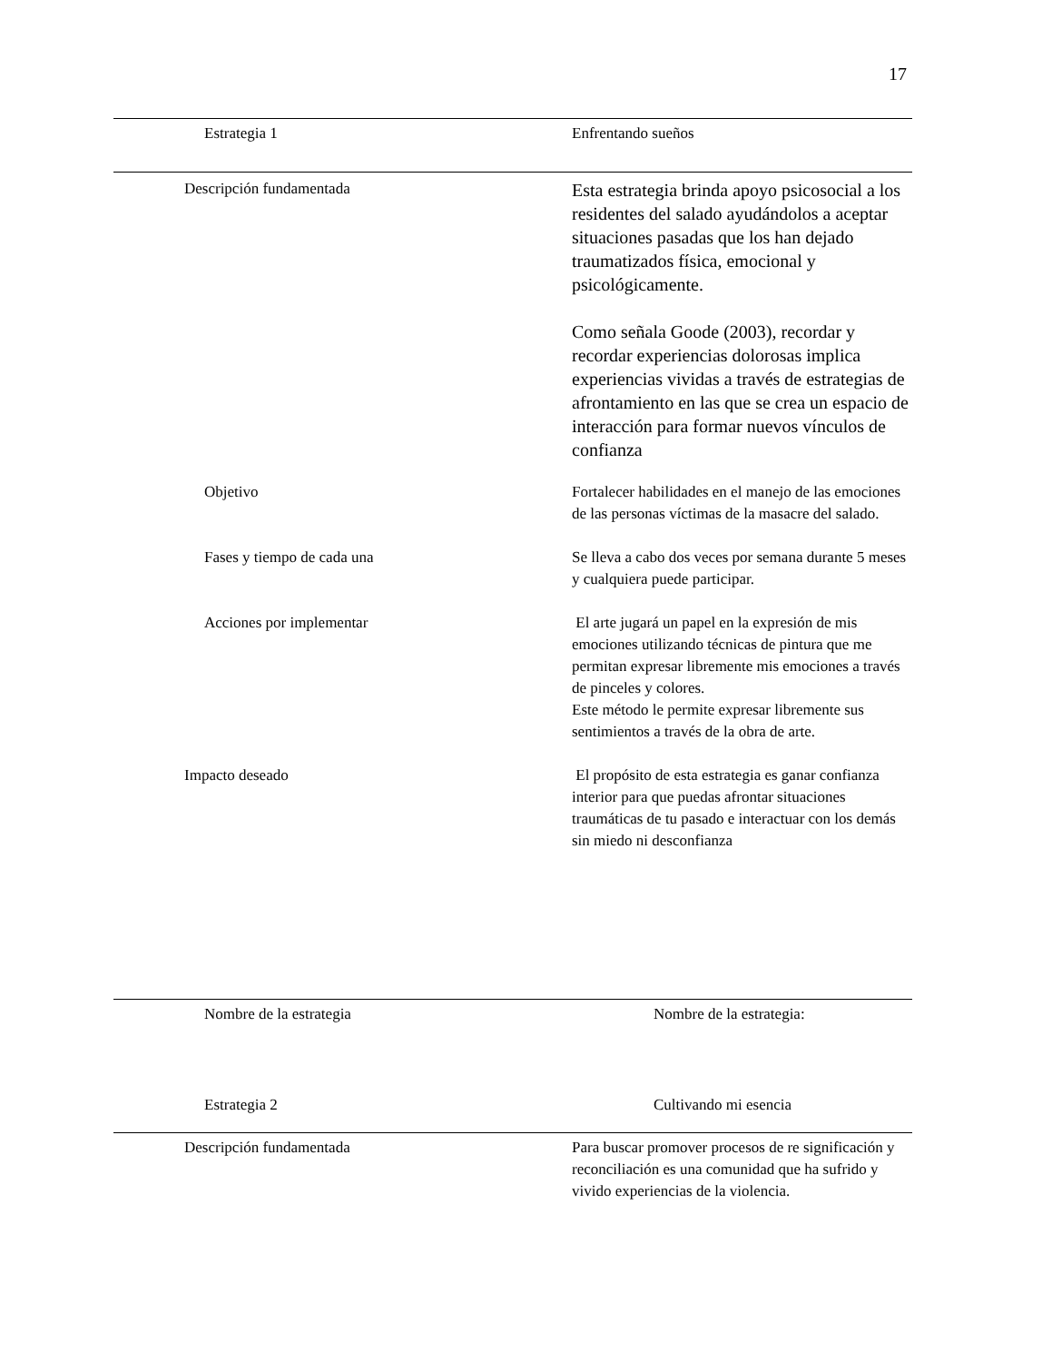17
| Estrategia 1 | Enfrentando sueños |
| Descripción fundamentada | Esta estrategia brinda apoyo psicosocial a los residentes del salado ayudándolos a aceptar situaciones pasadas que los han dejado traumatizados física, emocional y psicológicamente. Como señala Goode (2003), recordar y recordar experiencias dolorosas implica experiencias vividas a través de estrategias de afrontamiento en las que se crea un espacio de interacción para formar nuevos vínculos de confianza |
| Objetivo | Fortalecer habilidades en el manejo de las emociones de las personas víctimas de la masacre del salado. |
| Fases y tiempo de cada una | Se lleva a cabo dos veces por semana durante 5 meses y cualquiera puede participar. |
| Acciones por implementar | El arte jugará un papel en la expresión de mis emociones utilizando técnicas de pintura que me permitan expresar libremente mis emociones a través de pinceles y colores. Este método le permite expresar libremente sus sentimientos a través de la obra de arte. |
| Impacto deseado | El propósito de esta estrategia es ganar confianza interior para que puedas afrontar situaciones traumáticas de tu pasado e interactuar con los demás sin miedo ni desconfianza |
| Nombre de la estrategia | Nombre de la estrategia: |
| Estrategia 2 | Cultivando mi esencia |
| Descripción fundamentada | Para buscar promover procesos de re significación y reconciliación es una comunidad que ha sufrido y vivido experiencias de la violencia. |